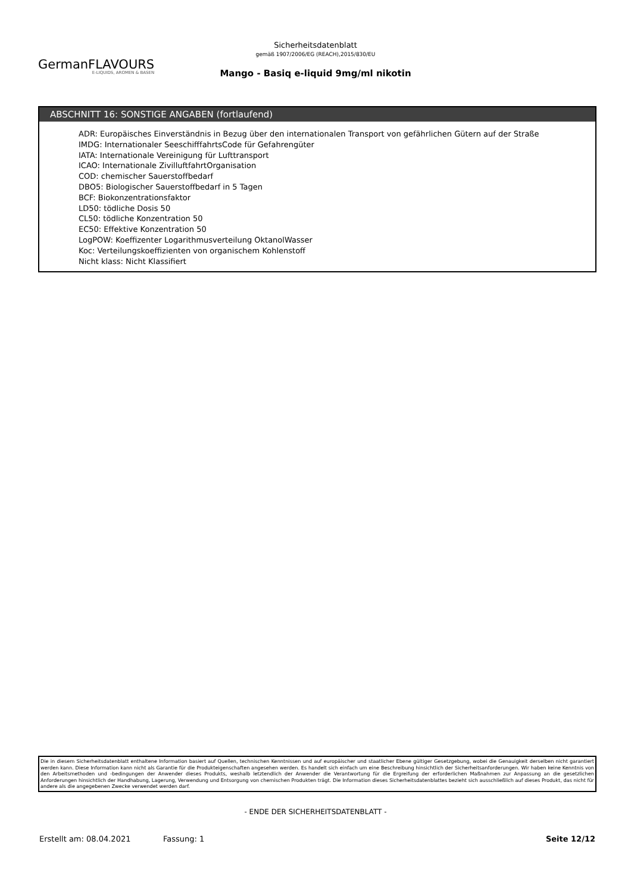GermanFLAVOURS
E-LIQUIDS, AROMEN & BASEN
Sicherheitsdatenblatt
gemäß 1907/2006/EG (REACH),2015/830/EU
Mango - Basiq e-liquid 9mg/ml nikotin
ABSCHNITT 16: SONSTIGE ANGABEN (fortlaufend)
ADR: Europäisches Einverständnis in Bezug über den internationalen Transport von gefährlichen Gütern auf der Straße
IMDG: Internationaler SeeschifffahrtsCode für Gefahrengüter
IATA: Internationale Vereinigung für Lufttransport
ICAO: Internationale ZivilluftfahrtOrganisation
COD: chemischer Sauerstoffbedarf
DBO5: Biologischer Sauerstoffbedarf in 5 Tagen
BCF: Biokonzentrationsfaktor
LD50: tödliche Dosis 50
CL50: tödliche Konzentration 50
EC50: Effektive Konzentration 50
LogPOW: Koeffizenter Logarithmusverteilung OktanolWasser
Koc: Verteilungskoeffizienten von organischem Kohlenstoff
Nicht klass: Nicht Klassifiert
Die in diesem Sicherheitsdatenblatt enthaltene Information basiert auf Quellen, technischen Kenntnissen und auf europäischer und staatlicher Ebene gültiger Gesetzgebung, wobei die Genauigkeit derselben nicht garantiert werden kann. Diese Information kann nicht als Garantie für die Produkteigenschaften angesehen werden. Es handelt sich einfach um eine Beschreibung hinsichtlich der Sicherheitsanforderungen. Wir haben keine Kenntnis von den Arbeitsmethoden und -bedingungen der Anwender dieses Produkts, weshalb letztendlich der Anwender die Verantwortung für die Ergreifung der erforderlichen Maßnahmen zur Anpassung an die gesetzlichen Anforderungen hinsichtlich der Handhabung, Lagerung, Verwendung und Entsorgung von chemischen Produkten trägt. Die Information dieses Sicherheitsdatenblattes bezieht sich ausschließlich auf dieses Produkt, das nicht für andere als die angegebenen Zwecke verwendet werden darf.
- ENDE DER SICHERHEITSDATENBLATT -
Erstellt am: 08.04.2021 Fassung: 1 Seite 12/12